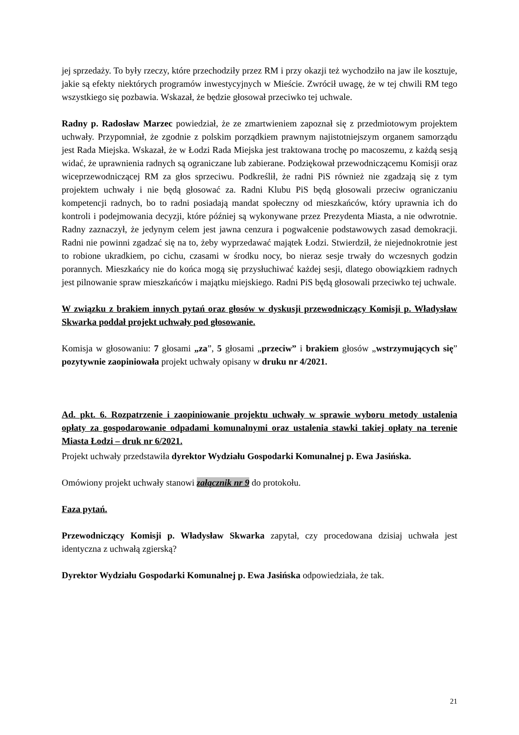jej sprzedaży. To były rzeczy, które przechodziły przez RM i przy okazji też wychodziło na jaw ile kosztuje, jakie są efekty niektórych programów inwestycyjnych w Mieście. Zwrócił uwagę, że w tej chwili RM tego wszystkiego się pozbawia. Wskazał, że będzie głosował przeciwko tej uchwale.
Radny p. Radosław Marzec powiedział, że ze zmartwieniem zapoznał się z przedmiotowym projektem uchwały. Przypomniał, że zgodnie z polskim porządkiem prawnym najistotniejszym organem samorządu jest Rada Miejska. Wskazał, że w Łodzi Rada Miejska jest traktowana trochę po macoszemu, z każdą sesją widać, że uprawnienia radnych są ograniczane lub zabierane. Podziękował przewodniczącemu Komisji oraz wiceprzewodniczącej RM za głos sprzeciwu. Podkreślił, że radni PiS również nie zgadzają się z tym projektem uchwały i nie będą głosować za. Radni Klubu PiS będą głosowali przeciw ograniczaniu kompetencji radnych, bo to radni posiadają mandat społeczny od mieszkańców, który uprawnia ich do kontroli i podejmowania decyzji, które później są wykonywane przez Prezydenta Miasta, a nie odwrotnie. Radny zaznaczył, że jedynym celem jest jawna cenzura i pogwałcenie podstawowych zasad demokracji. Radni nie powinni zgadzać się na to, żeby wyprzedawać majątek Łodzi. Stwierdził, że niejednokrotnie jest to robione ukradkiem, po cichu, czasami w środku nocy, bo nieraz sesje trwały do wczesnych godzin porannych. Mieszkańcy nie do końca mogą się przysłuchiwać każdej sesji, dlatego obowiązkiem radnych jest pilnowanie spraw mieszkańców i majątku miejskiego. Radni PiS będą głosowali przeciwko tej uchwale.
W związku z brakiem innych pytań oraz głosów w dyskusji przewodniczący Komisji p. Władysław Skwarka poddał projekt uchwały pod głosowanie.
Komisja w głosowaniu: 7 głosami „za”, 5 głosami „przeciw” i brakiem głosów „wstrzymujących się” pozytywnie zaopiniowała projekt uchwały opisany w druku nr 4/2021.
Ad. pkt. 6. Rozpatrzenie i zaopiniowanie projektu uchwały w sprawie wyboru metody ustalenia opłaty za gospodarowanie odpadami komunalnymi oraz ustalenia stawki takiej opłaty na terenie Miasta Łodzi – druk nr 6/2021.
Projekt uchwały przedstawiła dyrektor Wydziału Gospodarki Komunalnej p. Ewa Jasińska.
Omówiony projekt uchwały stanowi załącznik nr 9 do protokołu.
Faza pytań.
Przewodniczący Komisji p. Władysław Skwarka zapytał, czy procedowana dzisiaj uchwała jest identyczna z uchwałą zgierską?
Dyrektor Wydziału Gospodarki Komunalnej p. Ewa Jasińska odpowiedziała, że tak.
21